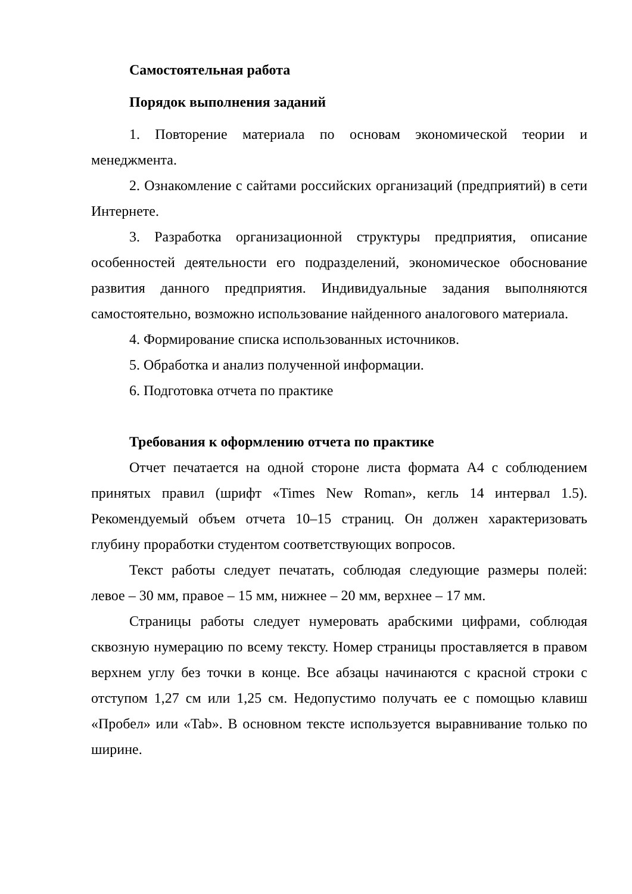Самостоятельная работа
Порядок выполнения заданий
1. Повторение материала по основам экономической теории и менеджмента.
2. Ознакомление с сайтами российских организаций (предприятий) в сети Интернете.
3. Разработка организационной структуры предприятия, описание особенностей деятельности его подразделений, экономическое обоснование развития данного предприятия. Индивидуальные задания выполняются самостоятельно, возможно использование найденного аналогового материала.
4. Формирование списка использованных источников.
5. Обработка и анализ полученной информации.
6. Подготовка отчета по практике
Требования к оформлению отчета по практике
Отчет печатается на одной стороне листа формата А4 с соблюдением принятых правил (шрифт «Times New Roman», кегль 14 интервал 1.5). Рекомендуемый объем отчета 10–15 страниц. Он должен характеризовать глубину проработки студентом соответствующих вопросов.
Текст работы следует печатать, соблюдая следующие размеры полей: левое – 30 мм, правое – 15 мм, нижнее – 20 мм, верхнее – 17 мм.
Страницы работы следует нумеровать арабскими цифрами, соблюдая сквозную нумерацию по всему тексту. Номер страницы проставляется в правом верхнем углу без точки в конце. Все абзацы начинаются с красной строки с отступом 1,27 см или 1,25 см. Недопустимо получать ее с помощью клавиш «Пробел» или «Tab». В основном тексте используется выравнивание только по ширине.